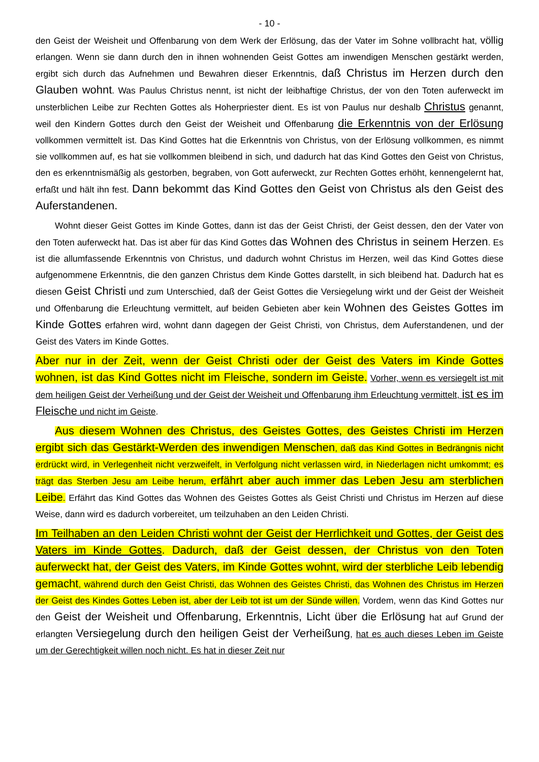- 10 -
den Geist der Weisheit und Offenbarung von dem Werk der Erlösung, das der Vater im Sohne vollbracht hat, völlig erlangen. Wenn sie dann durch den in ihnen wohnenden Geist Gottes am inwendigen Menschen gestärkt werden, ergibt sich durch das Aufnehmen und Bewahren dieser Erkenntnis, daß Christus im Herzen durch den Glauben wohnt. Was Paulus Christus nennt, ist nicht der leibhaftige Christus, der von den Toten auferweckt im unsterblichen Leibe zur Rechten Gottes als Hoherpriester dient. Es ist von Paulus nur deshalb Christus genannt, weil den Kindern Gottes durch den Geist der Weisheit und Offenbarung die Erkenntnis von der Erlösung vollkommen vermittelt ist. Das Kind Gottes hat die Erkenntnis von Christus, von der Erlösung vollkommen, es nimmt sie vollkommen auf, es hat sie vollkommen bleibend in sich, und dadurch hat das Kind Gottes den Geist von Christus, den es erkenntnismäßig als gestorben, begraben, von Gott auferweckt, zur Rechten Gottes erhöht, kennengelernt hat, erfaßt und hält ihn fest. Dann bekommt das Kind Gottes den Geist von Christus als den Geist des Auferstandenen.
Wohnt dieser Geist Gottes im Kinde Gottes, dann ist das der Geist Christi, der Geist dessen, den der Vater von den Toten auferweckt hat. Das ist aber für das Kind Gottes das Wohnen des Christus in seinem Herzen. Es ist die allumfassende Erkenntnis von Christus, und dadurch wohnt Christus im Herzen, weil das Kind Gottes diese aufgenommene Erkenntnis, die den ganzen Christus dem Kinde Gottes darstellt, in sich bleibend hat. Dadurch hat es diesen Geist Christi und zum Unterschied, daß der Geist Gottes die Versiegelung wirkt und der Geist der Weisheit und Offenbarung die Erleuchtung vermittelt, auf beiden Gebieten aber kein Wohnen des Geistes Gottes im Kinde Gottes erfahren wird, wohnt dann dagegen der Geist Christi, von Christus, dem Auferstandenen, und der Geist des Vaters im Kinde Gottes.
Aber nur in der Zeit, wenn der Geist Christi oder der Geist des Vaters im Kinde Gottes wohnen, ist das Kind Gottes nicht im Fleische, sondern im Geiste. Vorher, wenn es versiegelt ist mit dem heiligen Geist der Verheißung und der Geist der Weisheit und Offenbarung ihm Erleuchtung vermittelt, ist es im Fleische und nicht im Geiste.
Aus diesem Wohnen des Christus, des Geistes Gottes, des Geistes Christi im Herzen ergibt sich das Gestärkt-Werden des inwendigen Menschen, daß das Kind Gottes in Bedrängnis nicht erdrückt wird, in Verlegenheit nicht verzweifelt, in Verfolgung nicht verlassen wird, in Niederlagen nicht umkommt; es trägt das Sterben Jesu am Leibe herum, erfährt aber auch immer das Leben Jesu am sterblichen Leibe. Erfährt das Kind Gottes das Wohnen des Geistes Gottes als Geist Christi und Christus im Herzen auf diese Weise, dann wird es dadurch vorbereitet, um teilzuhaben an den Leiden Christi.
Im Teilhaben an den Leiden Christi wohnt der Geist der Herrlichkeit und Gottes, der Geist des Vaters im Kinde Gottes. Dadurch, daß der Geist dessen, der Christus von den Toten auferweckt hat, der Geist des Vaters, im Kinde Gottes wohnt, wird der sterbliche Leib lebendig gemacht, während durch den Geist Christi, das Wohnen des Geistes Christi, das Wohnen des Christus im Herzen der Geist des Kindes Gottes Leben ist, aber der Leib tot ist um der Sünde willen. Vordem, wenn das Kind Gottes nur den Geist der Weisheit und Offenbarung, Erkenntnis, Licht über die Erlösung hat auf Grund der erlangten Versiegelung durch den heiligen Geist der Verheißung, hat es auch dieses Leben im Geiste um der Gerechtigkeit willen noch nicht. Es hat in dieser Zeit nur